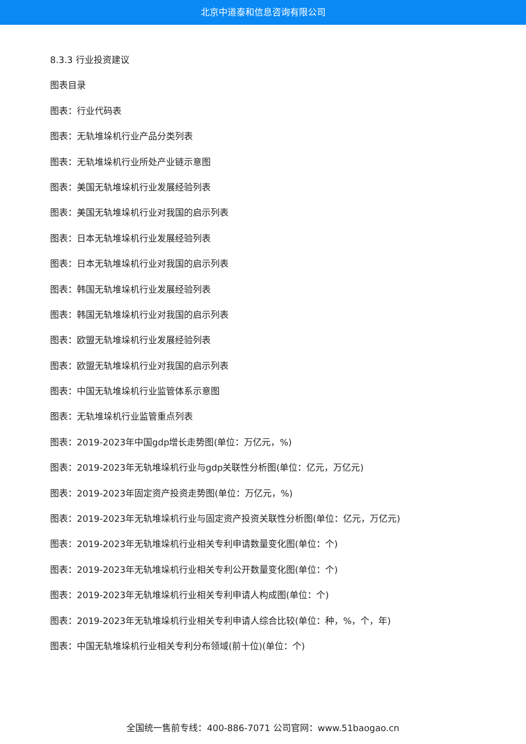北京中道泰和信息咨询有限公司
8.3.3 行业投资建议
图表目录
图表：行业代码表
图表：无轨堆垛机行业产品分类列表
图表：无轨堆垛机行业所处产业链示意图
图表：美国无轨堆垛机行业发展经验列表
图表：美国无轨堆垛机行业对我国的启示列表
图表：日本无轨堆垛机行业发展经验列表
图表：日本无轨堆垛机行业对我国的启示列表
图表：韩国无轨堆垛机行业发展经验列表
图表：韩国无轨堆垛机行业对我国的启示列表
图表：欧盟无轨堆垛机行业发展经验列表
图表：欧盟无轨堆垛机行业对我国的启示列表
图表：中国无轨堆垛机行业监管体系示意图
图表：无轨堆垛机行业监管重点列表
图表：2019-2023年中国gdp增长走势图(单位：万亿元，%)
图表：2019-2023年无轨堆垛机行业与gdp关联性分析图(单位：亿元，万亿元)
图表：2019-2023年固定资产投资走势图(单位：万亿元，%)
图表：2019-2023年无轨堆垛机行业与固定资产投资关联性分析图(单位：亿元，万亿元)
图表：2019-2023年无轨堆垛机行业相关专利申请数量变化图(单位：个)
图表：2019-2023年无轨堆垛机行业相关专利公开数量变化图(单位：个)
图表：2019-2023年无轨堆垛机行业相关专利申请人构成图(单位：个)
图表：2019-2023年无轨堆垛机行业相关专利申请人综合比较(单位：种，%，个，年)
图表：中国无轨堆垛机行业相关专利分布领域(前十位)(单位：个)
全国统一售前专线：400-886-7071 公司官网：www.51baogao.cn